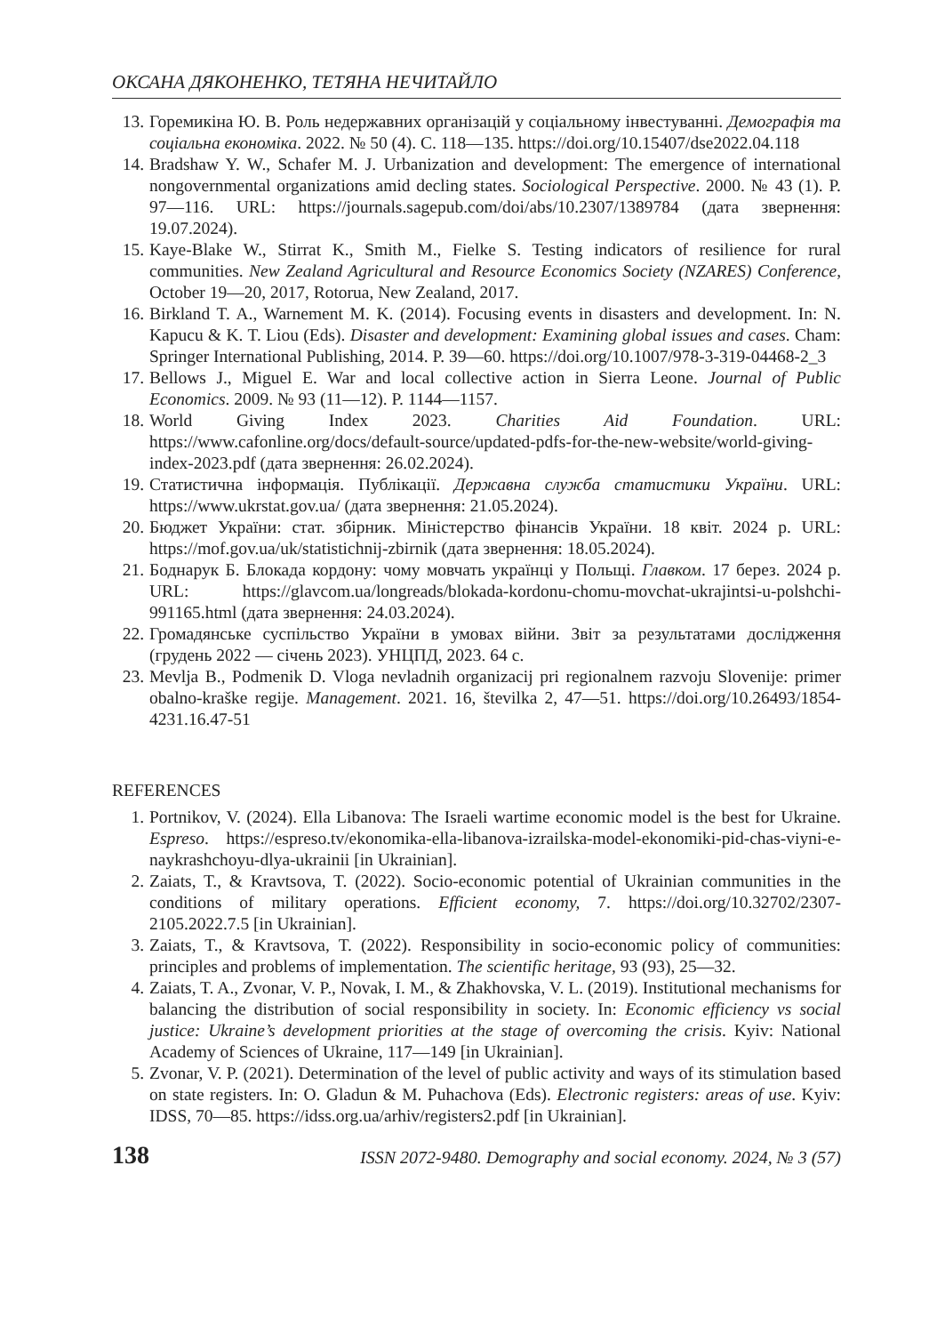ОКСАНА ДЯКОНЕНКО, ТЕТЯНА НЕЧИТАЙЛО
13. Горемикіна Ю. В. Роль недержавних організацій у соціальному інвестуванні. Демографія та соціальна економіка. 2022. № 50 (4). С. 118—135. https://doi.org/10.15407/dse2022.04.118
14. Bradshaw Y. W., Schafer M. J. Urbanization and development: The emergence of international nongovernmental organizations amid decling states. Sociological Perspective. 2000. № 43 (1). P. 97—116. URL: https://journals.sagepub.com/doi/abs/10.2307/1389784 (дата звернення: 19.07.2024).
15. Kaye-Blake W., Stirrat K., Smith M., Fielke S. Testing indicators of resilience for rural communities. New Zealand Agricultural and Resource Economics Society (NZARES) Conference, October 19—20, 2017, Rotorua, New Zealand, 2017.
16. Birkland T. A., Warnement M. K. (2014). Focusing events in disasters and development. In: N. Kapucu & K. T. Liou (Eds). Disaster and development: Examining global issues and cases. Cham: Springer International Publishing, 2014. P. 39—60. https://doi.org/10.1007/978-3-319-04468-2_3
17. Bellows J., Miguel E. War and local collective action in Sierra Leone. Journal of Public Economics. 2009. № 93 (11—12). P. 1144—1157.
18. World Giving Index 2023. Charities Aid Foundation. URL: https://www.cafonline.org/docs/default-source/updated-pdfs-for-the-new-website/world-giving-index-2023.pdf (дата звернення: 26.02.2024).
19. Статистична інформація. Публікації. Державна служба статистики України. URL: https://www.ukrstat.gov.ua/ (дата звернення: 21.05.2024).
20. Бюджет України: стат. збірник. Міністерство фінансів України. 18 квіт. 2024 р. URL: https://mof.gov.ua/uk/statistichnij-zbirnik (дата звернення: 18.05.2024).
21. Боднарук Б. Блокада кордону: чому мовчать українці у Польщі. Главком. 17 берез. 2024 р. URL: https://glavcom.ua/longreads/blokada-kordonu-chomu-movchat-ukrajintsi-u-polshchi-991165.html (дата звернення: 24.03.2024).
22. Громадянське суспільство України в умовах війни. Звіт за результатами дослідження (грудень 2022 — січень 2023). УНЦПД, 2023. 64 с.
23. Mevlja B., Podmenik D. Vloga nevladnih organizacij pri regionalnem razvoju Slovenije: primer obalno-kraške regije. Management. 2021. 16, številka 2, 47—51. https://doi.org/10.26493/1854-4231.16.47-51
REFERENCES
1. Portnikov, V. (2024). Ella Libanova: The Israeli wartime economic model is the best for Ukraine. Espreso. https://espreso.tv/ekonomika-ella-libanova-izrailska-model-ekonomiki-pid-chas-viyni-e-naykrashchoyu-dlya-ukrainii [in Ukrainian].
2. Zaiats, T., & Kravtsova, T. (2022). Socio-economic potential of Ukrainian communities in the conditions of military operations. Efficient economy, 7. https://doi.org/10.32702/2307-2105.2022.7.5 [in Ukrainian].
3. Zaiats, T., & Kravtsova, T. (2022). Responsibility in socio-economic policy of communities: principles and problems of implementation. The scientific heritage, 93 (93), 25—32.
4. Zaiats, T. A., Zvonar, V. P., Novak, I. M., & Zhakhovska, V. L. (2019). Institutional mechanisms for balancing the distribution of social responsibility in society. In: Economic efficiency vs social justice: Ukraine’s development priorities at the stage of overcoming the crisis. Kyiv: National Academy of Sciences of Ukraine, 117—149 [in Ukrainian].
5. Zvonar, V. P. (2021). Determination of the level of public activity and ways of its stimulation based on state registers. In: O. Gladun & M. Puhachova (Eds). Electronic registers: areas of use. Kyiv: IDSS, 70—85. https://idss.org.ua/arhiv/registers2.pdf [in Ukrainian].
138 ISSN 2072-9480. Demography and social economy. 2024, № 3 (57)